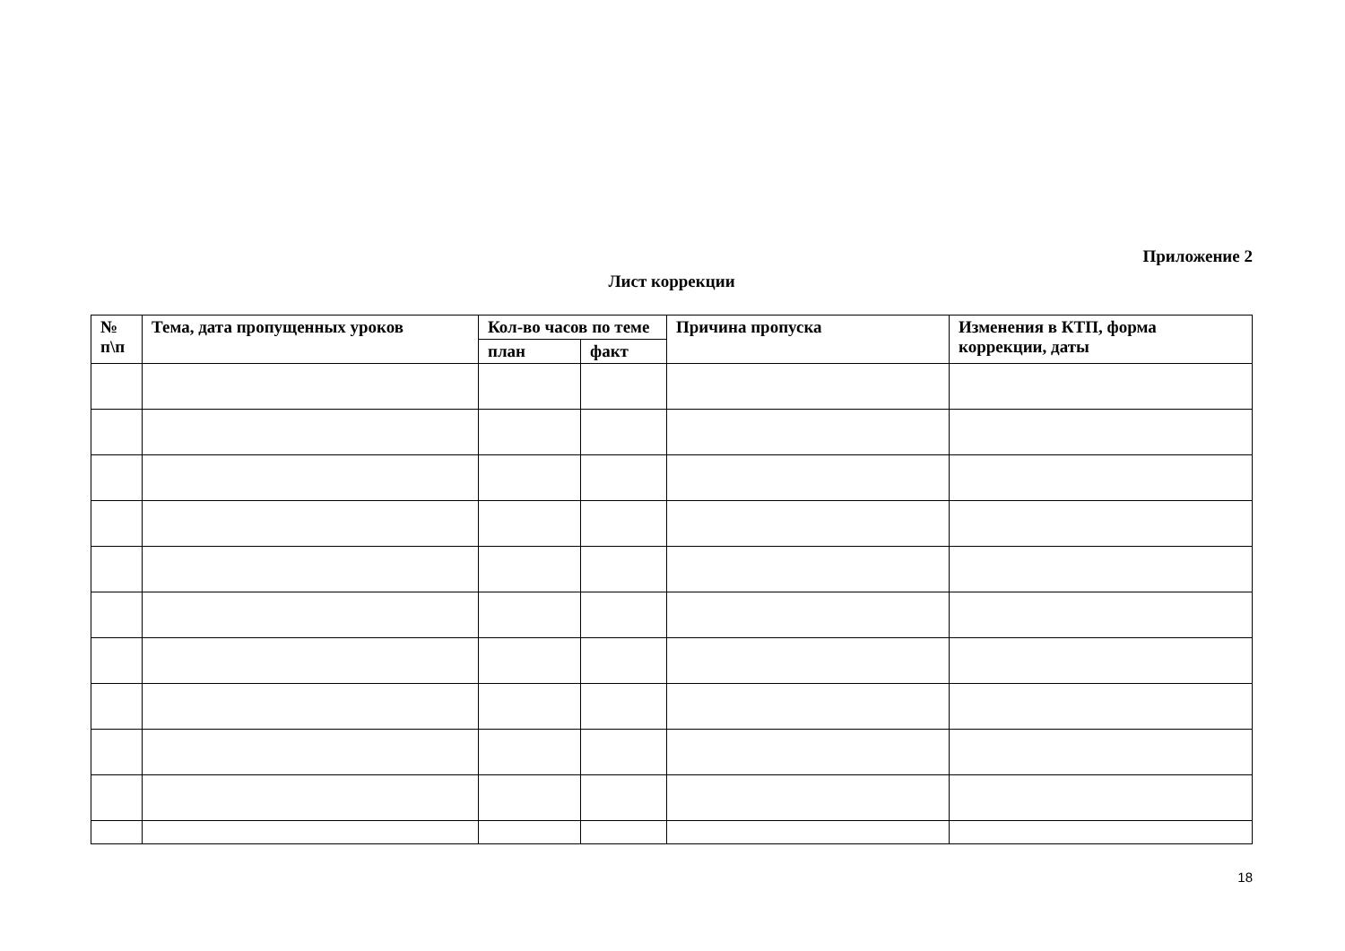Приложение 2
Лист коррекции
| № п\п | Тема, дата пропущенных уроков | Кол-во часов по теме | | Причина пропуска | Изменения в КТП, форма коррекции, даты |
| --- | --- | --- | --- | --- | --- |
| | | план | факт | | |
18